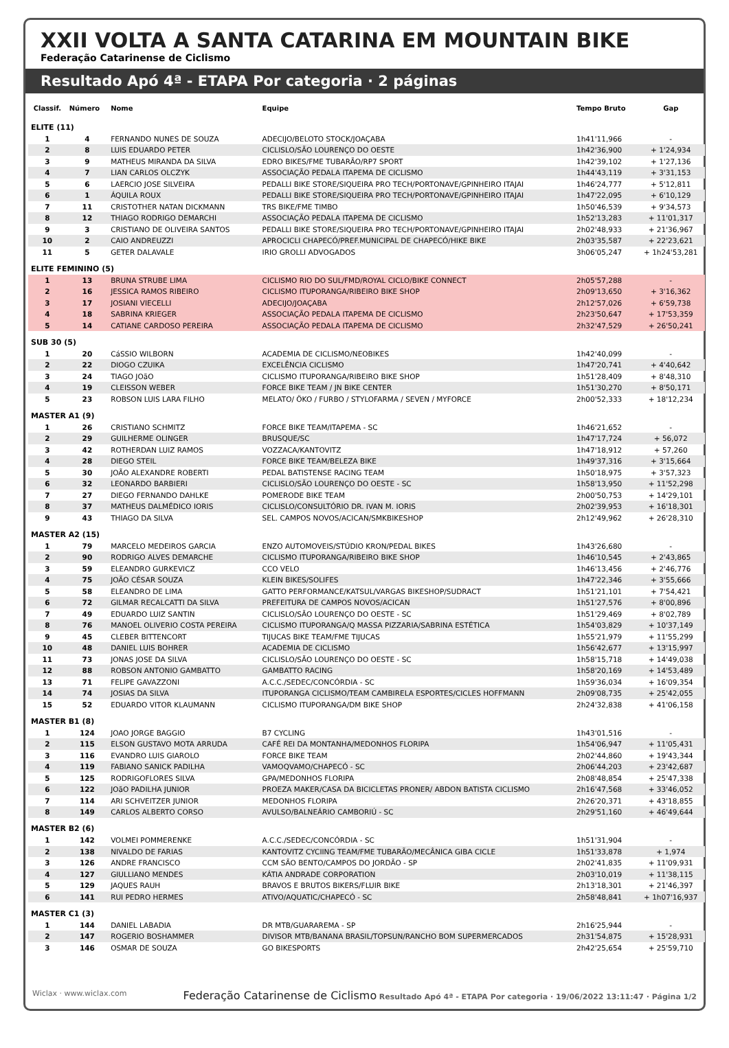XXII VOLTA A SANTA CATARINA EM MOUNTAIN BIKE
Federação Catarinense de Ciclismo
Resultado Apó 4ª - ETAPA Por categoria · 2 páginas
| Classif. | Número | Nome | Equipe | Tempo Bruto | Gap |
| --- | --- | --- | --- | --- | --- |
| ELITE (11) | | | | | |
| 1 | 4 | FERNANDO NUNES DE SOUZA | ADECIJO/BELOTO STOCK/JOAÇABA | 1h41'11,966 | - |
| 2 | 8 | LUIS EDUARDO PETER | CICLISLO/SÃO LOURENÇO DO OESTE | 1h42'36,900 | + 1'24,934 |
| 3 | 9 | MATHEUS MIRANDA DA SILVA | EDRO BIKES/FME TUBARÃO/RP7 SPORT | 1h42'39,102 | + 1'27,136 |
| 4 | 7 | LIAN CARLOS OLCZYK | ASSOCIAÇÃO PEDALA ITAPEMA DE CICLISMO | 1h44'43,119 | + 3'31,153 |
| 5 | 6 | LAERCIO JOSE SILVEIRA | PEDALLI BIKE STORE/SIQUEIRA PRO TECH/PORTONAVE/GPINHEIRO ITAJAI | 1h46'24,777 | + 5'12,811 |
| 6 | 1 | ÁQUILA ROUX | PEDALLI BIKE STORE/SIQUEIRA PRO TECH/PORTONAVE/GPINHEIRO ITAJAI | 1h47'22,095 | + 6'10,129 |
| 7 | 11 | CRISTOTHER NATAN DICKMANN | TRS BIKE/FME TIMBO | 1h50'46,539 | + 9'34,573 |
| 8 | 12 | THIAGO RODRIGO DEMARCHI | ASSOCIAÇÃO PEDALA ITAPEMA DE CICLISMO | 1h52'13,283 | + 11'01,317 |
| 9 | 3 | CRISTIANO DE OLIVEIRA SANTOS | PEDALLI BIKE STORE/SIQUEIRA PRO TECH/PORTONAVE/GPINHEIRO ITAJAI | 2h02'48,933 | + 21'36,967 |
| 10 | 2 | CAIO ANDREUZZI | APROCICLI CHAPECÓ/PREF.MUNICIPAL DE CHAPECÓ/HIKE BIKE | 2h03'35,587 | + 22'23,621 |
| 11 | 5 | GETER DALAVALE | IRIO GROLLI ADVOGADOS | 3h06'05,247 | + 1h24'53,281 |
| ELITE FEMININO (5) | | | | | |
| 1 | 13 | BRUNA STRUBE LIMA | CICLISMO RIO DO SUL/FMD/ROYAL CICLO/BIKE CONNECT | 2h05'57,288 | - |
| 2 | 16 | JESSICA RAMOS RIBEIRO | CICLISMO ITUPORANGA/RIBEIRO BIKE SHOP | 2h09'13,650 | + 3'16,362 |
| 3 | 17 | JOSIANI VIECELLI | ADECIJO/JOAÇABA | 2h12'57,026 | + 6'59,738 |
| 4 | 18 | SABRINA KRIEGER | ASSOCIAÇÃO PEDALA ITAPEMA DE CICLISMO | 2h23'50,647 | + 17'53,359 |
| 5 | 14 | CATIANE CARDOSO PEREIRA | ASSOCIAÇÃO PEDALA ITAPEMA DE CICLISMO | 2h32'47,529 | + 26'50,241 |
| SUB 30 (5) | | | | | |
| 1 | 20 | CáSSIO WILBORN | ACADEMIA DE CICLISMO/NEOBIKES | 1h42'40,099 | - |
| 2 | 22 | DIOGO CZUIKA | EXCELÊNCIA CICLISMO | 1h47'20,741 | + 4'40,642 |
| 3 | 24 | TIAGO JOãO | CICLISMO ITUPORANGA/RIBEIRO BIKE SHOP | 1h51'28,409 | + 8'48,310 |
| 4 | 19 | CLEISSON WEBER | FORCE BIKE TEAM / JN BIKE CENTER | 1h51'30,270 | + 8'50,171 |
| 5 | 23 | ROBSON LUIS LARA FILHO | MELATO/ ÖKO / FURBO / STYLOFARMA / SEVEN / MYFORCE | 2h00'52,333 | + 18'12,234 |
| MASTER A1 (9) | | | | | |
| 1 | 26 | CRISTIANO SCHMITZ | FORCE BIKE TEAM/ITAPEMA - SC | 1h46'21,652 | - |
| 2 | 29 | GUILHERME OLINGER | BRUSQUE/SC | 1h47'17,724 | + 56,072 |
| 3 | 42 | ROTHERDAN LUIZ RAMOS | VOZZACA/KANTOVITZ | 1h47'18,912 | + 57,260 |
| 4 | 28 | DIEGO STEIL | FORCE BIKE TEAM/BELEZA BIKE | 1h49'37,316 | + 3'15,664 |
| 5 | 30 | JOÃO ALEXANDRE ROBERTI | PEDAL BATISTENSE RACING TEAM | 1h50'18,975 | + 3'57,323 |
| 6 | 32 | LEONARDO BARBIERI | CICLISLO/SÃO LOURENÇO DO OESTE - SC | 1h58'13,950 | + 11'52,298 |
| 7 | 27 | DIEGO FERNANDO DAHLKE | POMERODE BIKE TEAM | 2h00'50,753 | + 14'29,101 |
| 8 | 37 | MATHEUS DALMÉDICO IORIS | CICLISLO/CONSULTÓRIO DR. IVAN M. IORIS | 2h02'39,953 | + 16'18,301 |
| 9 | 43 | THIAGO DA SILVA | SEL. CAMPOS NOVOS/ACICAN/SMKBIKESHOP | 2h12'49,962 | + 26'28,310 |
| MASTER A2 (15) | | | | | |
| 1 | 79 | MARCELO MEDEIROS GARCIA | ENZO AUTOMOVEIS/STÚDIO KRON/PEDAL BIKES | 1h43'26,680 | - |
| 2 | 90 | RODRIGO ALVES DEMARCHE | CICLISMO ITUPORANGA/RIBEIRO BIKE SHOP | 1h46'10,545 | + 2'43,865 |
| 3 | 59 | ELEANDRO GURKEVICZ | CCO VELO | 1h46'13,456 | + 2'46,776 |
| 4 | 75 | JOÃO CÉSAR SOUZA | KLEIN BIKES/SOLIFES | 1h47'22,346 | + 3'55,666 |
| 5 | 58 | ELEANDRO DE LIMA | GATTO PERFORMANCE/KATSUL/VARGAS BIKESHOP/SUDRACT | 1h51'21,101 | + 7'54,421 |
| 6 | 72 | GILMAR RECALCATTI DA SILVA | PREFEITURA DE CAMPOS NOVOS/ACICAN | 1h51'27,576 | + 8'00,896 |
| 7 | 49 | EDUARDO LUIZ SANTIN | CICLISLO/SÃO LOURENÇO DO OESTE - SC | 1h51'29,469 | + 8'02,789 |
| 8 | 76 | MANOEL OLIVERIO COSTA PEREIRA | CICLISMO ITUPORANGA/Q MASSA PIZZARIA/SABRINA ESTÉTICA | 1h54'03,829 | + 10'37,149 |
| 9 | 45 | CLEBER BITTENCORT | TIJUCAS BIKE TEAM/FME TIJUCAS | 1h55'21,979 | + 11'55,299 |
| 10 | 48 | DANIEL LUIS BOHRER | ACADEMIA DE CICLISMO | 1h56'42,677 | + 13'15,997 |
| 11 | 73 | JONAS JOSE DA SILVA | CICLISLO/SÃO LOURENÇO DO OESTE - SC | 1h58'15,718 | + 14'49,038 |
| 12 | 88 | ROBSON ANTONIO GAMBATTO | GAMBATTO RACING | 1h58'20,169 | + 14'53,489 |
| 13 | 71 | FELIPE GAVAZZONI | A.C.C./SEDEC/CONCÓRDIA - SC | 1h59'36,034 | + 16'09,354 |
| 14 | 74 | JOSIAS DA SILVA | ITUPORANGA CICLISMO/TEAM CAMBIRELA ESPORTES/CICLES HOFFMANN | 2h09'08,735 | + 25'42,055 |
| 15 | 52 | EDUARDO VITOR KLAUMANN | CICLISMO ITUPORANGA/DM BIKE SHOP | 2h24'32,838 | + 41'06,158 |
| MASTER B1 (8) | | | | | |
| 1 | 124 | JOAO JORGE BAGGIO | B7 CYCLING | 1h43'01,516 | - |
| 2 | 115 | ELSON GUSTAVO MOTA ARRUDA | CAFÉ REI DA MONTANHA/MEDONHOS FLORIPA | 1h54'06,947 | + 11'05,431 |
| 3 | 116 | EVANDRO LUIS GIAROLO | FORCE BIKE TEAM | 2h02'44,860 | + 19'43,344 |
| 4 | 119 | FABIANO SANICK PADILHA | VAMOQVAMO/CHAPECÓ - SC | 2h06'44,203 | + 23'42,687 |
| 5 | 125 | RODRIGOFLORES SILVA | GPA/MEDONHOS FLORIPA | 2h08'48,854 | + 25'47,338 |
| 6 | 122 | JOãO PADILHA JUNIOR | PROEZA MAKER/CASA DA BICICLETAS PRONER/ ABDON BATISTA CICLISMO | 2h16'47,568 | + 33'46,052 |
| 7 | 114 | ARI SCHVEITZER JUNIOR | MEDONHOS FLORIPA | 2h26'20,371 | + 43'18,855 |
| 8 | 149 | CARLOS ALBERTO CORSO | AVULSO/BALNEÁRIO CAMBORIÚ - SC | 2h29'51,160 | + 46'49,644 |
| MASTER B2 (6) | | | | | |
| 1 | 142 | VOLMEI POMMERENKE | A.C.C./SEDEC/CONCÓRDIA - SC | 1h51'31,904 | - |
| 2 | 138 | NIVALDO DE FARIAS | KANTOVITZ CYCIING TEAM/FME TUBARÃO/MECÂNICA GIBA CICLE | 1h51'33,878 | + 1,974 |
| 3 | 126 | ANDRE FRANCISCO | CCM SÃO BENTO/CAMPOS DO JORDÃO - SP | 2h02'41,835 | + 11'09,931 |
| 4 | 127 | GIULLIANO MENDES | KÁTIA ANDRADE CORPORATION | 2h03'10,019 | + 11'38,115 |
| 5 | 129 | JAQUES RAUH | BRAVOS E BRUTOS BIKERS/FLUIR BIKE | 2h13'18,301 | + 21'46,397 |
| 6 | 141 | RUI PEDRO HERMES | ATIVO/AQUATIC/CHAPECÓ - SC | 2h58'48,841 | + 1h07'16,937 |
| MASTER C1 (3) | | | | | |
| 1 | 144 | DANIEL LABADIA | DR MTB/GUARAREMA - SP | 2h16'25,944 | - |
| 2 | 147 | ROGERIO BOSHAMMER | DIVISOR MTB/BANANA BRASIL/TOPSUN/RANCHO BOM SUPERMERCADOS | 2h31'54,875 | + 15'28,931 |
| 3 | 146 | OSMAR DE SOUZA | GO BIKESPORTS | 2h42'25,654 | + 25'59,710 |
Wiclax · www.wiclax.com Federação Catarinense de Ciclismo Resultado Apó 4ª - ETAPA Por categoria · 19/06/2022 13:11:47 · Página 1/2